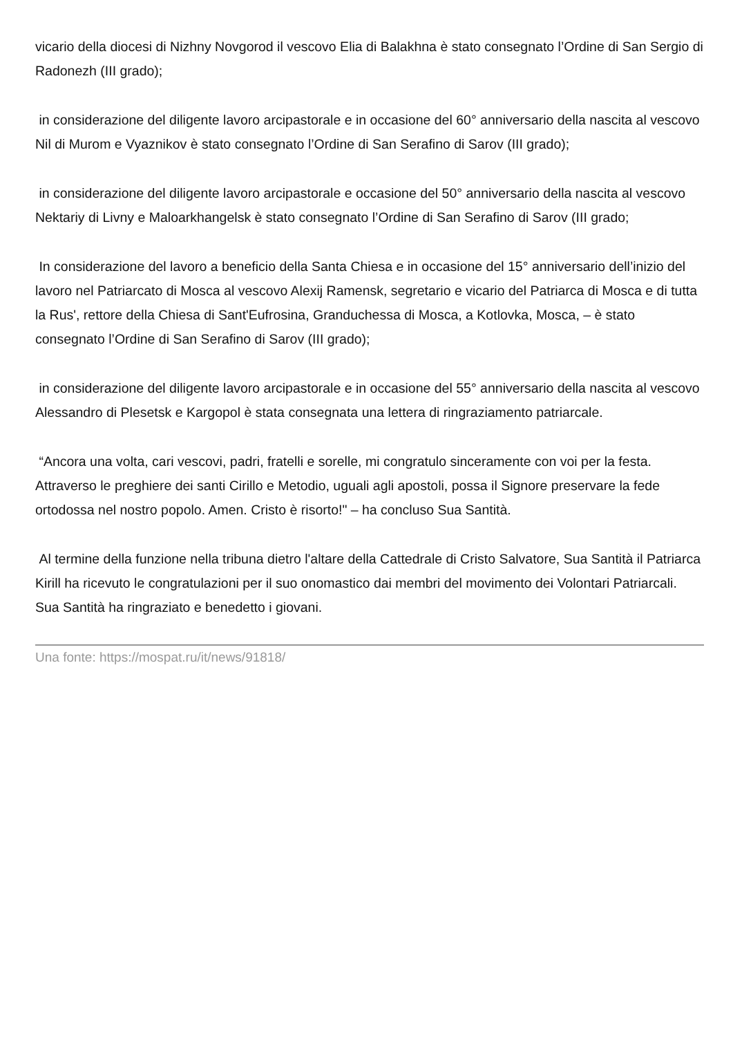vicario della diocesi di Nizhny Novgorod il vescovo Elia di Balakhna è stato consegnato l’Ordine di San Sergio di Radonezh (III grado);
in considerazione del diligente lavoro arcipastorale e in occasione del 60° anniversario della nascita al vescovo Nil di Murom e Vyaznikov è stato consegnato l’Ordine di San Serafino di Sarov (III grado);
in considerazione del diligente lavoro arcipastorale e occasione del 50° anniversario della nascita al vescovo Nektariy di Livny e Maloarkhangelsk è stato consegnato l’Ordine di San Serafino di Sarov (III grado;
In considerazione del lavoro a beneficio della Santa Chiesa e in occasione del 15° anniversario dell’inizio del lavoro nel Patriarcato di Mosca al vescovo Alexij Ramensk, segretario e vicario del Patriarca di Mosca e di tutta la Rus', rettore della Chiesa di Sant'Eufrosina, Granduchessa di Mosca, a Kotlovka, Mosca, – è stato consegnato l’Ordine di San Serafino di Sarov (III grado);
in considerazione del diligente lavoro arcipastorale e in occasione del 55° anniversario della nascita al vescovo Alessandro di Plesetsk e Kargopol è stata consegnata una lettera di ringraziamento patriarcale.
“Ancora una volta, cari vescovi, padri, fratelli e sorelle, mi congratulo sinceramente con voi per la festa. Attraverso le preghiere dei santi Cirillo e Metodio, uguali agli apostoli, possa il Signore preservare la fede ortodossa nel nostro popolo. Amen. Cristo è risorto!" – ha concluso Sua Santità.
Al termine della funzione nella tribuna dietro l'altare della Cattedrale di Cristo Salvatore, Sua Santità il Patriarca Kirill ha ricevuto le congratulazioni per il suo onomastico dai membri del movimento dei Volontari Patriarcali. Sua Santità ha ringraziato e benedetto i giovani.
Una fonte: https://mospat.ru/it/news/91818/